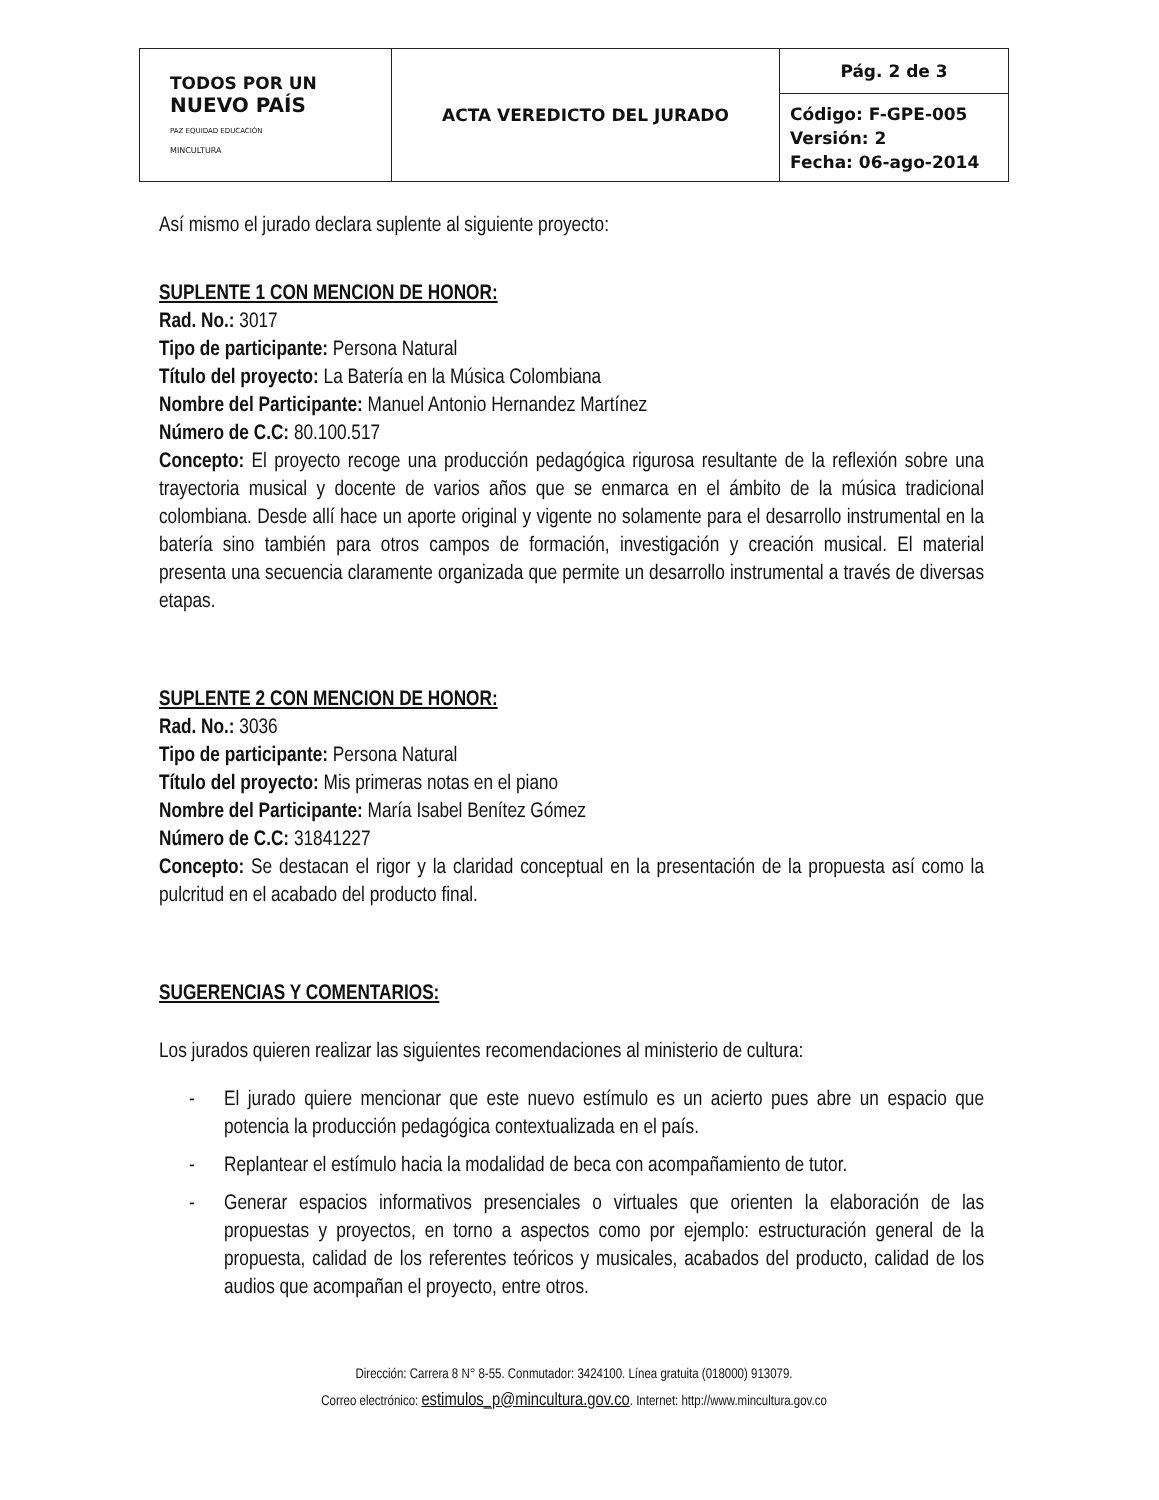| TODOS POR UN NUEVO PAÍS PAZ EQUIDAD EDUCACIÓN MINCULTURA | ACTA VEREDICTO DEL JURADO | Pág. 2 de 3 |
| | | Código: F-GPE-005 Versión: 2 Fecha: 06-ago-2014 |
Así mismo el jurado declara suplente al siguiente proyecto:
SUPLENTE 1 CON MENCION DE HONOR:
Rad. No.: 3017
Tipo de participante: Persona Natural
Título del proyecto: La Batería en la Música Colombiana
Nombre del Participante: Manuel Antonio Hernandez Martínez
Número de C.C: 80.100.517
Concepto: El proyecto recoge una producción pedagógica rigurosa resultante de la reflexión sobre una trayectoria musical y docente de varios años que se enmarca en el ámbito de la música tradicional colombiana. Desde allí hace un aporte original y vigente no solamente para el desarrollo instrumental en la batería sino también para otros campos de formación, investigación y creación musical. El material presenta una secuencia claramente organizada que permite un desarrollo instrumental a través de diversas etapas.
SUPLENTE 2 CON MENCION DE HONOR:
Rad. No.: 3036
Tipo de participante: Persona Natural
Título del proyecto: Mis primeras notas en el piano
Nombre del Participante: María Isabel Benítez Gómez
Número de C.C: 31841227
Concepto: Se destacan el rigor y la claridad conceptual en la presentación de la propuesta así como la pulcritud en el acabado del producto final.
SUGERENCIAS Y COMENTARIOS:
Los jurados quieren realizar las siguientes recomendaciones al ministerio de cultura:
- El jurado quiere mencionar que este nuevo estímulo es un acierto pues abre un espacio que potencia la producción pedagógica contextualizada en el país.
- Replantear el estímulo hacia la modalidad de beca con acompañamiento de tutor.
- Generar espacios informativos presenciales o virtuales que orienten la elaboración de las propuestas y proyectos, en torno a aspectos como por ejemplo: estructuración general de la propuesta, calidad de los referentes teóricos y musicales, acabados del producto, calidad de los audios que acompañan el proyecto, entre otros.
Dirección: Carrera 8 N° 8-55. Conmutador: 3424100. Línea gratuita (018000) 913079.
Correo electrónico: estimulos_p@mincultura.gov.co. Internet: http://www.mincultura.gov.co